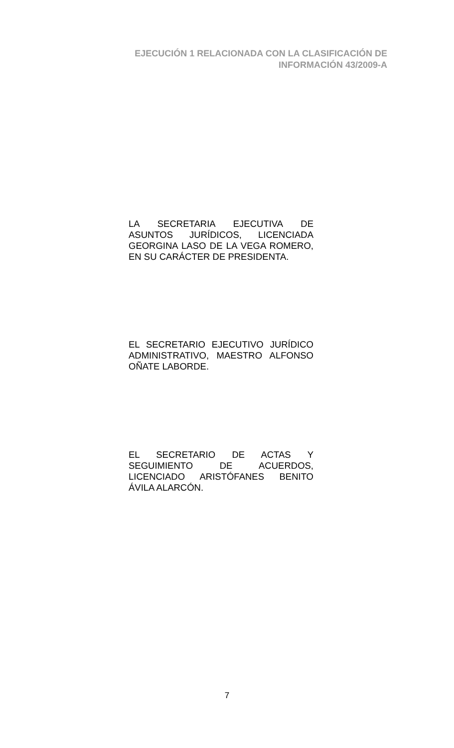EJECUCIÓN 1 RELACIONADA CON LA CLASIFICACIÓN DE INFORMACIÓN 43/2009-A
LA SECRETARIA EJECUTIVA DE ASUNTOS JURÍDICOS, LICENCIADA GEORGINA LASO DE LA VEGA ROMERO, EN SU CARÁCTER DE PRESIDENTA.
EL SECRETARIO EJECUTIVO JURÍDICO ADMINISTRATIVO, MAESTRO ALFONSO OÑATE LABORDE.
EL SECRETARIO DE ACTAS Y SEGUIMIENTO DE ACUERDOS, LICENCIADO ARISTÓFANES BENITO ÁVILA ALARCÓN.
7